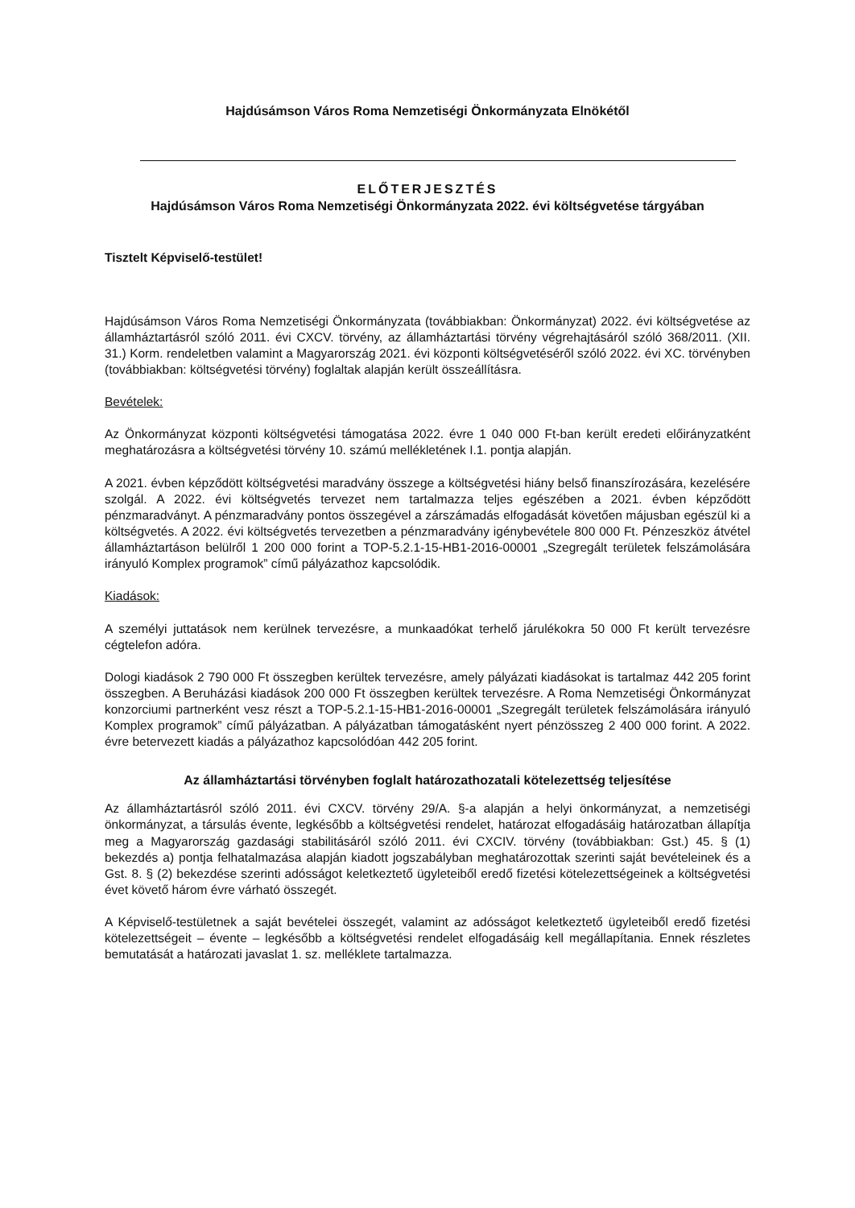Hajdúsámson Város Roma Nemzetiségi Önkormányzata Elnökétől
ELŐTERJESZTÉS
Hajdúsámson Város Roma Nemzetiségi Önkormányzata 2022. évi költségvetése tárgyában
Tisztelt Képviselő-testület!
Hajdúsámson Város Roma Nemzetiségi Önkormányzata (továbbiakban: Önkormányzat) 2022. évi költségvetése az államháztartásról szóló 2011. évi CXCV. törvény, az államháztartási törvény végrehajtásáról szóló 368/2011. (XII. 31.) Korm. rendeletben valamint a Magyarország 2021. évi központi költségvetéséről szóló 2022. évi XC. törvényben (továbbiakban: költségvetési törvény) foglaltak alapján került összeállításra.
Bevételek:
Az Önkormányzat központi költségvetési támogatása 2022. évre 1 040 000 Ft-ban került eredeti előirányzatként meghatározásra a költségvetési törvény 10. számú mellékletének I.1. pontja alapján.
A 2021. évben képződött költségvetési maradvány összege a költségvetési hiány belső finanszírozására, kezelésére szolgál. A 2022. évi költségvetés tervezet nem tartalmazza teljes egészében a 2021. évben képződött pénzmaradványt. A pénzmaradvány pontos összegével a zárszámadás elfogadását követően májusban egészül ki a költségvetés. A 2022. évi költségvetés tervezetben a pénzmaradvány igénybevétele 800 000 Ft. Pénzeszköz átvétel államháztartáson belülről 1 200 000 forint a TOP-5.2.1-15-HB1-2016-00001 „Szegregált területek felszámolására irányuló Komplex programok” című pályázathoz kapcsolódik.
Kiadások:
A személyi juttatások nem kerülnek tervezésre, a munkaadókat terhelő járulékokra 50 000 Ft került tervezésre cégtelefon adóra.
Dologi kiadások 2 790 000 Ft összegben kerültek tervezésre, amely pályázati kiadásokat is tartalmaz 442 205 forint összegben. A Beruházási kiadások 200 000 Ft összegben kerültek tervezésre. A Roma Nemzetiségi Önkormányzat konzorciumi partnerként vesz részt a TOP-5.2.1-15-HB1-2016-00001 „Szegregált területek felszámolására irányuló Komplex programok” című pályázatban. A pályázatban támogatásként nyert pénzösszeg 2 400 000 forint. A 2022. évre betervezett kiadás a pályázathoz kapcsolódóan 442 205 forint.
Az államháztartási törvényben foglalt határozathozatali kötelezettség teljesítése
Az államháztartásról szóló 2011. évi CXCV. törvény 29/A. §-a alapján a helyi önkormányzat, a nemzetiségi önkormányzat, a társulás évente, legkésőbb a költségvetési rendelet, határozat elfogadásáig határozatban állapítja meg a Magyarország gazdasági stabilitásáról szóló 2011. évi CXCIV. törvény (továbbiakban: Gst.) 45. § (1) bekezdés a) pontja felhatalmazása alapján kiadott jogszabályban meghatározottak szerinti saját bevételeinek és a Gst. 8. § (2) bekezdése szerinti adósságot keletkeztető ügyleteiből eredő fizetési kötelezettségeinek a költségvetési évet követő három évre várható összegét.
A Képviselő-testületnek a saját bevételei összegét, valamint az adósságot keletkeztető ügyleteiből eredő fizetési kötelezettségeit – évente – legkésőbb a költségvetési rendelet elfogadásáig kell megállapítania. Ennek részletes bemutatását a határozati javaslat 1. sz. melléklete tartalmazza.